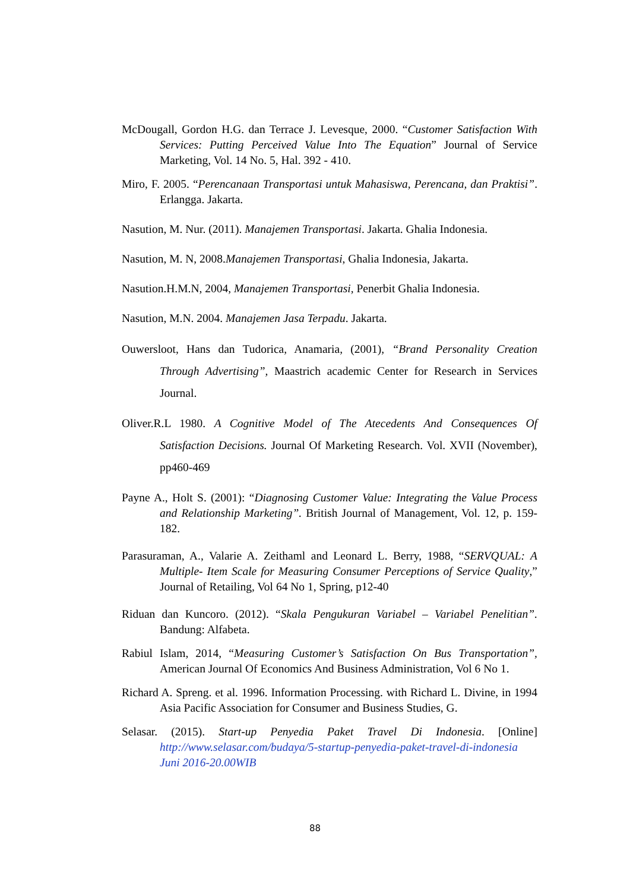McDougall, Gordon H.G. dan Terrace J. Levesque, 2000. “Customer Satisfaction With Services: Putting Perceived Value Into The Equation” Journal of Service Marketing, Vol. 14 No. 5, Hal. 392 - 410.
Miro, F. 2005. “Perencanaan Transportasi untuk Mahasiswa, Perencana, dan Praktisi”. Erlangga. Jakarta.
Nasution, M. Nur. (2011). Manajemen Transportasi. Jakarta. Ghalia Indonesia.
Nasution, M. N, 2008.Manajemen Transportasi, Ghalia Indonesia, Jakarta.
Nasution.H.M.N, 2004, Manajemen Transportasi, Penerbit Ghalia Indonesia.
Nasution, M.N. 2004. Manajemen Jasa Terpadu. Jakarta.
Ouwersloot, Hans dan Tudorica, Anamaria, (2001), “Brand Personality Creation Through Advertising”, Maastrich academic Center for Research in Services Journal.
Oliver.R.L 1980. A Cognitive Model of The Atecedents And Consequences Of Satisfaction Decisions. Journal Of Marketing Research. Vol. XVII (November), pp460-469
Payne A., Holt S. (2001): “Diagnosing Customer Value: Integrating the Value Process and Relationship Marketing”. British Journal of Management, Vol. 12, p. 159-182.
Parasuraman, A., Valarie A. Zeithaml and Leonard L. Berry, 1988, “SERVQUAL: A Multiple- Item Scale for Measuring Consumer Perceptions of Service Quality,” Journal of Retailing, Vol 64 No 1, Spring, p12-40
Riduan dan Kuncoro. (2012). “Skala Pengukuran Variabel – Variabel Penelitian”. Bandung: Alfabeta.
Rabiul Islam, 2014, “Measuring Customer’s Satisfaction On Bus Transportation”, American Journal Of Economics And Business Administration, Vol 6 No 1.
Richard A. Spreng. et al. 1996. Information Processing. with Richard L. Divine, in 1994 Asia Pacific Association for Consumer and Business Studies, G.
Selasar. (2015). Start-up Penyedia Paket Travel Di Indonesia. [Online] http://www.selasar.com/budaya/5-startup-penyedia-paket-travel-di-indonesia Juni 2016-20.00WIB
88